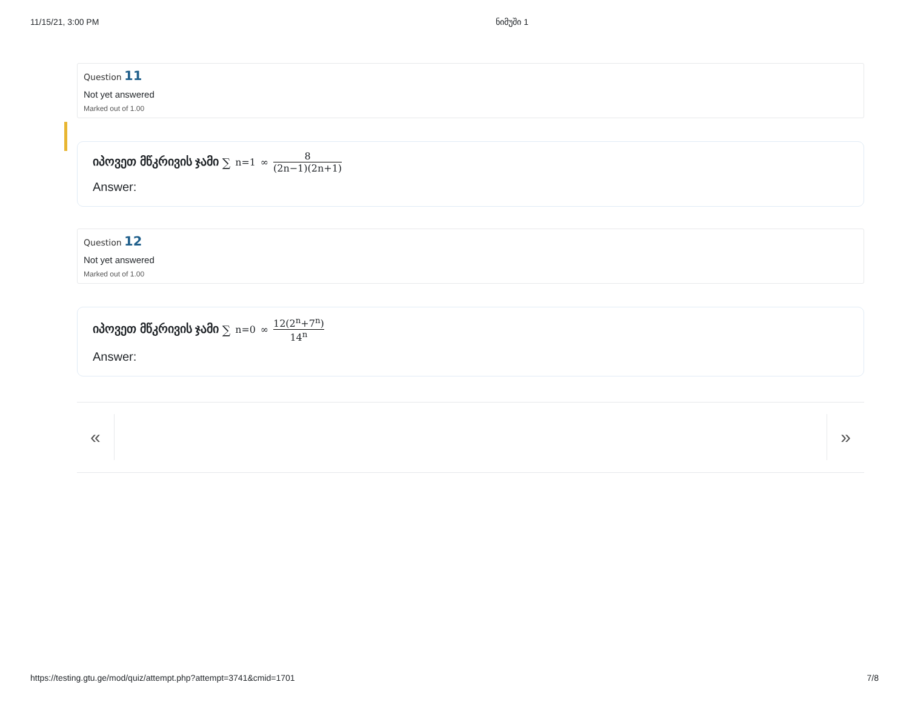11/15/21, 3:00 PM ნიმუში 1
Question 11
Not yet answered
Marked out of 1.00
იპოვეთ მწკრივის ჯამი ∑<sub>n=1</sub><sup>∞</sup> 8 (2n−1)(2n+1)
Answer:
Question 12
Not yet answered
Marked out of 1.00
იპოვეთ მწკრივის ჯამი ∑<sub>n=0</sub><sup>∞</sup> 12(2<sup>n</sup>+7<sup>n</sup>) 14<sup>n</sup>
Answer:
« »
https://testing.gtu.ge/mod/quiz/attempt.php?attempt=3741&cmid=1701 7/8